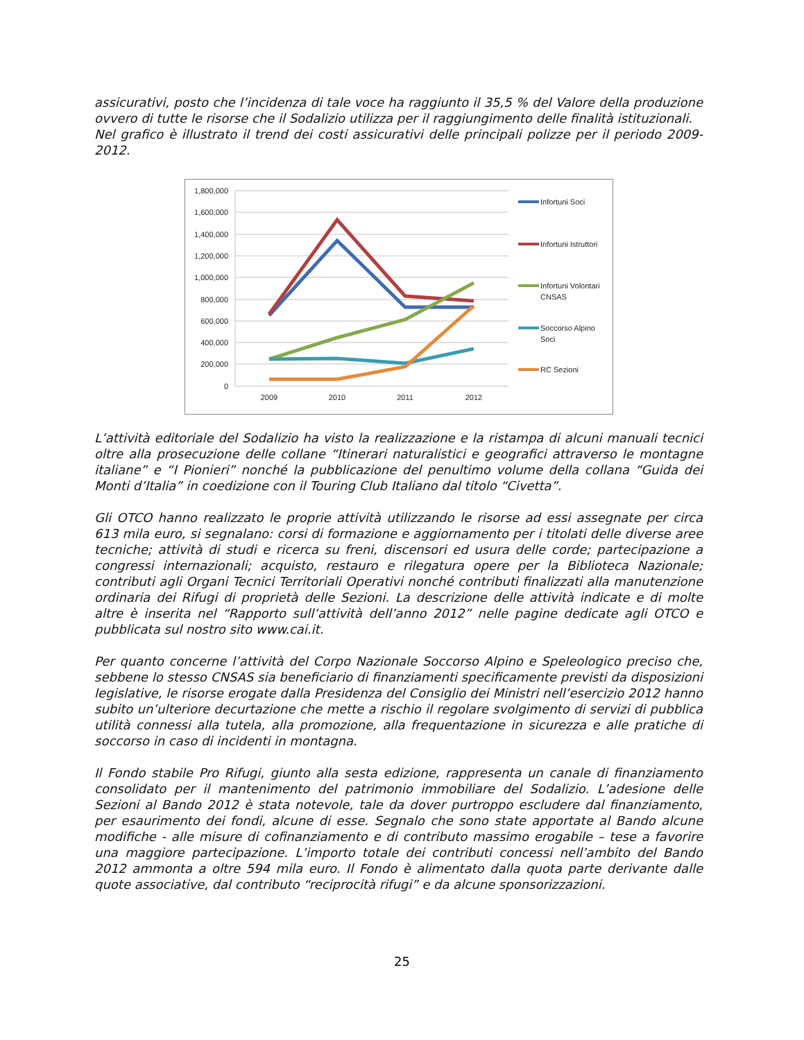assicurativi, posto che l’incidenza di tale voce ha raggiunto il 35,5 % del Valore della produzione ovvero di tutte le risorse che il Sodalizio utilizza per il raggiungimento delle finalità istituzionali.
Nel grafico è illustrato il trend dei costi assicurativi delle principali polizze per il periodo 2009-2012.
1,800,000
1,600,000
1,400,000
1,200,000
1,000,000
800,000
600,000
400,000
200,000
0
2009
2010
2011
2012
Infortuni Soci
Infortuni Istruttori
Infortuni Volontari
CNSAS
Soccorso Alpino
Soci
RC Sezioni
L’attività editoriale del Sodalizio ha visto la realizzazione e la ristampa di alcuni manuali tecnici oltre alla prosecuzione delle collane “Itinerari naturalistici e geografici attraverso le montagne italiane” e “I Pionieri” nonché la pubblicazione del penultimo volume della collana “Guida dei Monti d’Italia” in coedizione con il Touring Club Italiano dal titolo “Civetta”.
Gli OTCO hanno realizzato le proprie attività utilizzando le risorse ad essi assegnate per circa 613 mila euro, si segnalano: corsi di formazione e aggiornamento per i titolati delle diverse aree tecniche; attività di studi e ricerca su freni, discensori ed usura delle corde; partecipazione a congressi internazionali; acquisto, restauro e rilegatura opere per la Biblioteca Nazionale; contributi agli Organi Tecnici Territoriali Operativi nonché contributi finalizzati alla manutenzione ordinaria dei Rifugi di proprietà delle Sezioni. La descrizione delle attività indicate e di molte altre è inserita nel “Rapporto sull’attività dell’anno 2012” nelle pagine dedicate agli OTCO e pubblicata sul nostro sito www.cai.it.
Per quanto concerne l’attività del Corpo Nazionale Soccorso Alpino e Speleologico preciso che, sebbene lo stesso CNSAS sia beneficiario di finanziamenti specificamente previsti da disposizioni legislative, le risorse erogate dalla Presidenza del Consiglio dei Ministri nell’esercizio 2012 hanno subito un’ulteriore decurtazione che mette a rischio il regolare svolgimento di servizi di pubblica utilità connessi alla tutela, alla promozione, alla frequentazione in sicurezza e alle pratiche di soccorso in caso di incidenti in montagna.
Il Fondo stabile Pro Rifugi, giunto alla sesta edizione, rappresenta un canale di finanziamento consolidato per il mantenimento del patrimonio immobiliare del Sodalizio. L’adesione delle Sezioni al Bando 2012 è stata notevole, tale da dover purtroppo escludere dal finanziamento, per esaurimento dei fondi, alcune di esse. Segnalo che sono state apportate al Bando alcune modifiche - alle misure di cofinanziamento e di contributo massimo erogabile – tese a favorire una maggiore partecipazione. L’importo totale dei contributi concessi nell’ambito del Bando 2012 ammonta a oltre 594 mila euro. Il Fondo è alimentato dalla quota parte derivante dalle quote associative, dal contributo “reciprocità rifugi” e da alcune sponsorizzazioni.
25